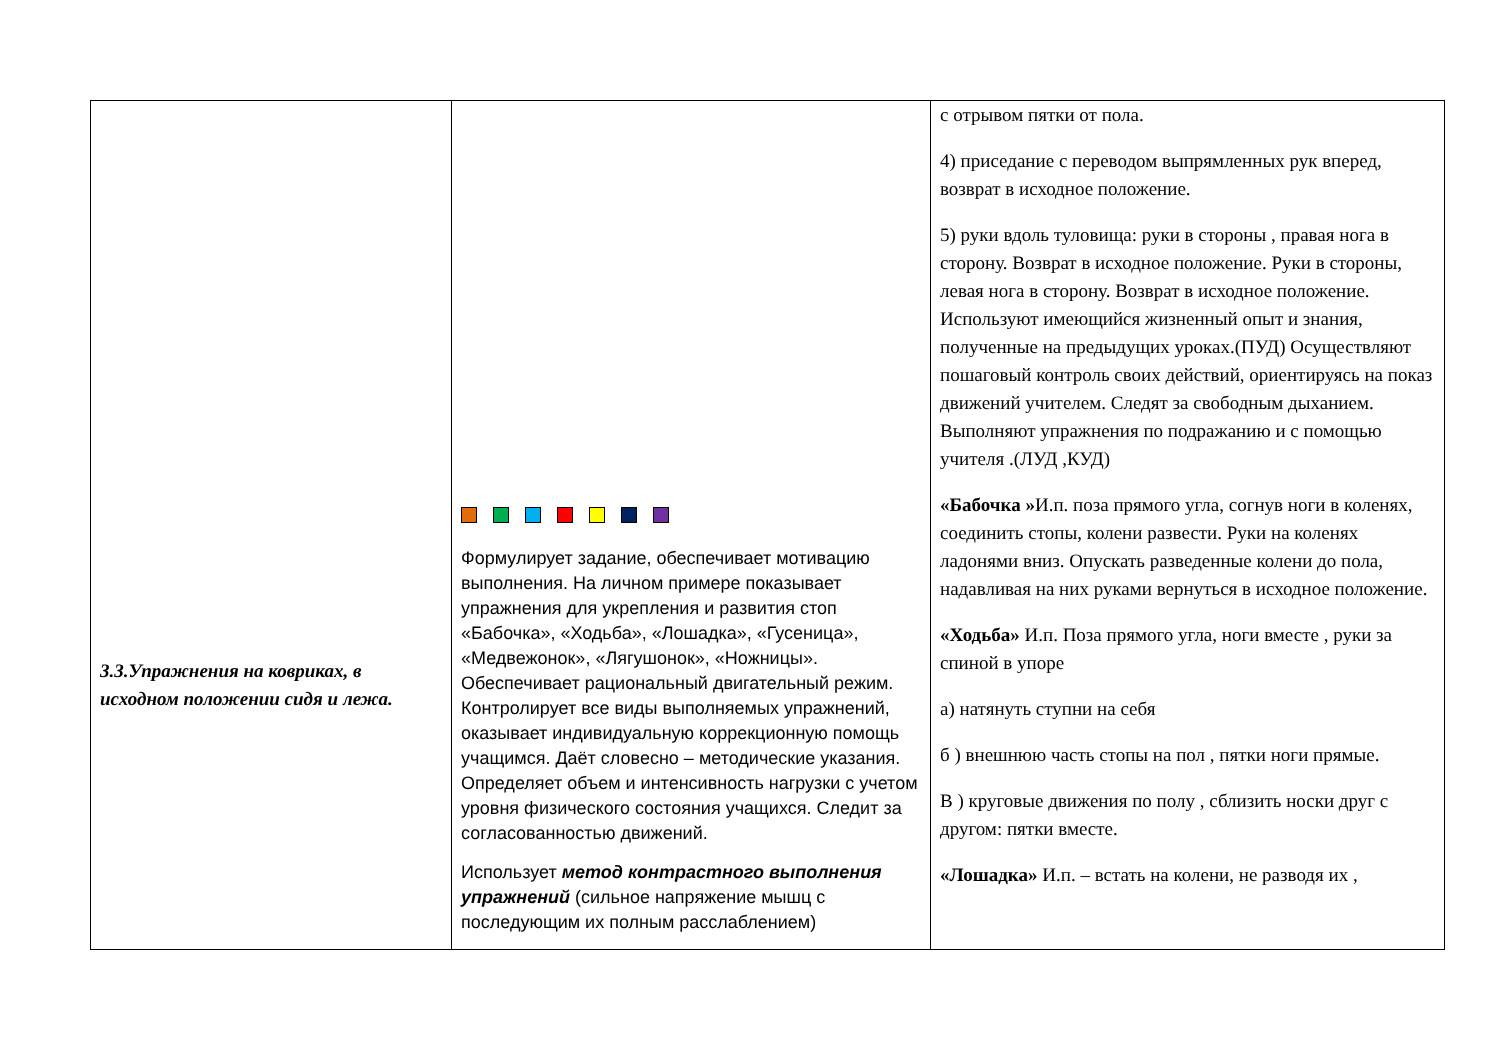| 3.3.Упражнения на ковриках, в исходном положении сидя и лежа. | Формулирует задание, обеспечивает мотивацию выполнения. На личном примере показывает упражнения для укрепления и развития стоп «Бабочка», «Ходьба», «Лошадка», «Гусеница», «Медвежонок», «Лягушонок», «Ножницы». Обеспечивает рациональный двигательный режим. Контролирует все виды выполняемых упражнений, оказывает индивидуальную коррекционную помощь учащимся. Даёт словесно – методические указания. Определяет объем и интенсивность нагрузки с учетом уровня физического состояния учащихся. Следит за согласованностью движений. Использует метод контрастного выполнения упражнений (сильное напряжение мышц с последующим их полным расслаблением) | с отрывом пятки от пола. 4) приседание с переводом выпрямленных рук вперед, возврат в исходное положение. 5) руки вдоль туловища: руки в стороны , правая нога в сторону. Возврат в исходное положение. Руки в стороны, левая нога в сторону. Возврат в исходное положение. Используют имеющийся жизненный опыт и знания, полученные на предыдущих уроках.(ПУД) Осуществляют пошаговый контроль своих действий, ориентируясь на показ движений учителем. Следят за свободным дыханием. Выполняют упражнения по подражанию и с помощью учителя .(ЛУД ,КУД) «Бабочка » И.п. поза прямого угла, согнув ноги в коленях, соединить стопы, колени развести. Руки на коленях ладонями вниз. Опускать разведенные колени до пола, надавливая на них руками вернуться в исходное положение. «Ходьба» И.п. Поза прямого угла, ноги вместе , руки за спиной в упоре а) натянуть ступни на себя б ) внешнюю часть стопы на пол , пятки ноги прямые. В ) круговые движения по полу , сблизить носки друг с другом: пятки вместе. «Лошадка» И.п. – встать на колени, не разводя их , |